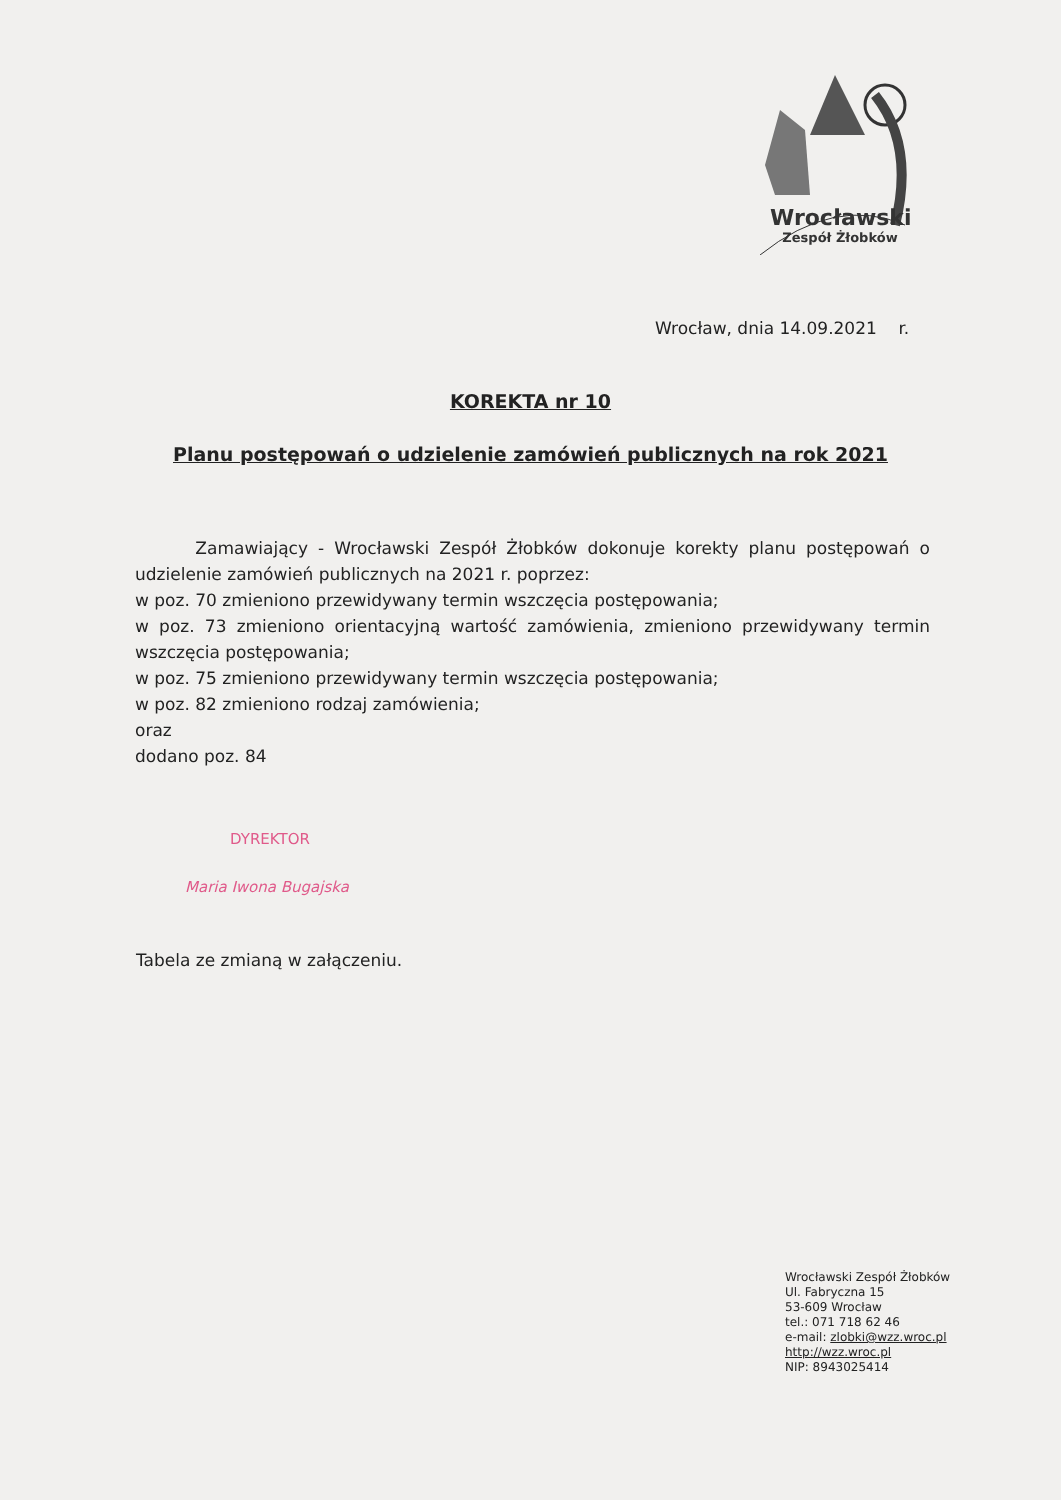Wrocławski
Zespół Żłobków
Wrocław, dnia 14.09.2021 r.
KOREKTA nr 10
Planu postępowań o udzielenie zamówień publicznych na rok 2021
Zamawiający - Wrocławski Zespół Żłobków dokonuje korekty planu postępowań o udzielenie zamówień publicznych na 2021 r. poprzez:
w poz. 70 zmieniono przewidywany termin wszczęcia postępowania;
w poz. 73 zmieniono orientacyjną wartość zamówienia, zmieniono przewidywany termin wszczęcia postępowania;
w poz. 75 zmieniono przewidywany termin wszczęcia postępowania;
w poz. 82 zmieniono rodzaj zamówienia;
oraz
dodano poz. 84
DYREKTOR
Maria Iwona Bugajska
Tabela ze zmianą w załączeniu.
Wrocławski Zespół Żłobków
Ul. Fabryczna 15
53-609 Wrocław
tel.: 071 718 62 46
e-mail: zlobki@wzz.wroc.pl
http://wzz.wroc.pl
NIP: 8943025414